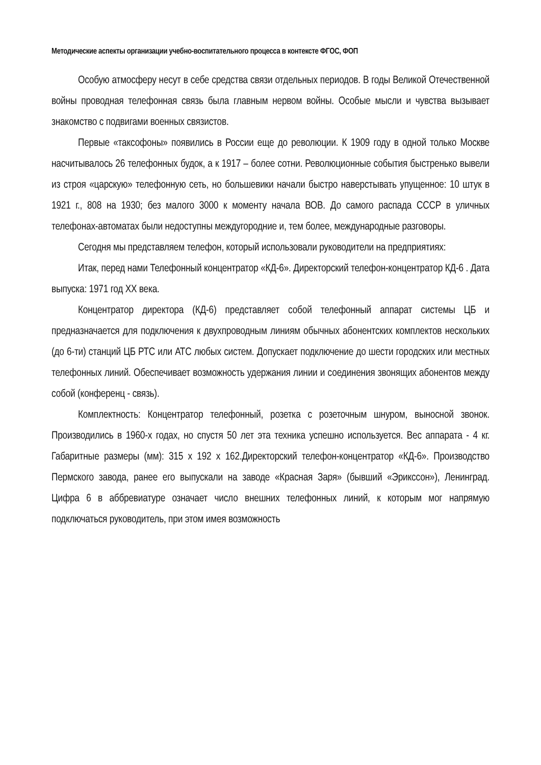Методические аспекты организации учебно-воспитательного процесса в контексте ФГОС, ФОП
Особую атмосферу несут в себе средства связи отдельных периодов. В годы Великой Отечественной войны проводная телефонная связь была главным нервом войны. Особые мысли и чувства вызывает знакомство с подвигами военных связистов.
Первые «таксофоны» появились в России еще до революции. К 1909 году в одной только Москве насчитывалось 26 телефонных будок, а к 1917 – более сотни. Революционные события быстренько вывели из строя «царскую» телефонную сеть, но большевики начали быстро наверстывать упущенное: 10 штук в 1921 г., 808 на 1930; без малого 3000 к моменту начала ВОВ. До самого распада СССР в уличных телефонах-автоматах были недоступны междугородние и, тем более, международные разговоры.
Сегодня мы представляем телефон, который использовали руководители на предприятиях:
Итак, перед нами Телефонный концентратор «КД-6». Директорский телефон-концентратор КД-6 . Дата выпуска: 1971 год ХХ века.
Концентратор директора (КД-6) представляет собой телефонный аппарат системы ЦБ и предназначается для подключения к двухпроводным линиям обычных абонентских комплектов нескольких (до 6-ти) станций ЦБ РТС или АТС любых систем. Допускает подключение до шести городских или местных телефонных линий. Обеспечивает возможность удержания линии и соединения звонящих абонентов между собой (конференц - связь).
Комплектность: Концентратор телефонный, розетка с розеточным шнуром, выносной звонок. Производились в 1960-х годах, но спустя 50 лет эта техника успешно используется. Вес аппарата - 4 кг. Габаритные размеры (мм): 315 x 192 x 162.Директорский телефон-концентратор «КД-6». Производство Пермского завода, ранее его выпускали на заводе «Красная Заря» (бывший «Эрикссон»), Ленинград. Цифра 6 в аббревиатуре означает число внешних телефонных линий, к которым мог напрямую подключаться руководитель, при этом имея возможность